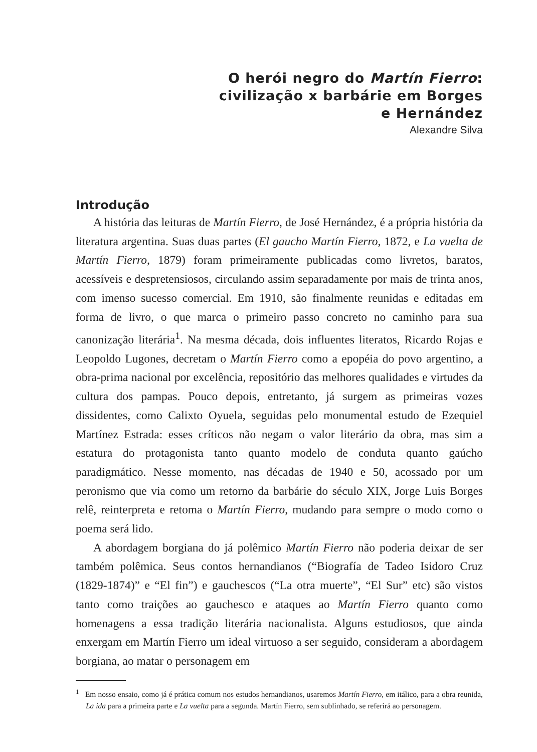O herói negro do Martín Fierro:
civilização x barbárie em Borges
e Hernández
Alexandre Silva
Introdução
A história das leituras de Martín Fierro, de José Hernández, é a própria história da literatura argentina. Suas duas partes (El gaucho Martín Fierro, 1872, e La vuelta de Martín Fierro, 1879) foram primeiramente publicadas como livretos, baratos, acessíveis e despretensiosos, circulando assim separadamente por mais de trinta anos, com imenso sucesso comercial. Em 1910, são finalmente reunidas e editadas em forma de livro, o que marca o primeiro passo concreto no caminho para sua canonização literária<sup>1</sup>. Na mesma década, dois influentes literatos, Ricardo Rojas e Leopoldo Lugones, decretam o Martín Fierro como a epopéia do povo argentino, a obra-prima nacional por excelência, repositório das melhores qualidades e virtudes da cultura dos pampas. Pouco depois, entretanto, já surgem as primeiras vozes dissidentes, como Calixto Oyuela, seguidas pelo monumental estudo de Ezequiel Martínez Estrada: esses críticos não negam o valor literário da obra, mas sim a estatura do protagonista tanto quanto modelo de conduta quanto gaúcho paradigmático. Nesse momento, nas décadas de 1940 e 50, acossado por um peronismo que via como um retorno da barbárie do século XIX, Jorge Luis Borges relê, reinterpreta e retoma o Martín Fierro, mudando para sempre o modo como o poema será lido.
A abordagem borgiana do já polêmico Martín Fierro não poderia deixar de ser também polêmica. Seus contos hernandianos (“Biografía de Tadeo Isidoro Cruz (1829-1874)” e “El fin”) e gauchescos (“La otra muerte”, “El Sur” etc) são vistos tanto como traições ao gauchesco e ataques ao Martín Fierro quanto como homenagens a essa tradição literária nacionalista. Alguns estudiosos, que ainda enxergam em Martín Fierro um ideal virtuoso a ser seguido, consideram a abordagem borgiana, ao matar o personagem em
<sup>1</sup> Em nosso ensaio, como já é prática comum nos estudos hernandianos, usaremos Martín Fierro, em itálico, para a obra reunida, La ida para a primeira parte e La vuelta para a segunda. Martín Fierro, sem sublinhado, se referirá ao personagem.